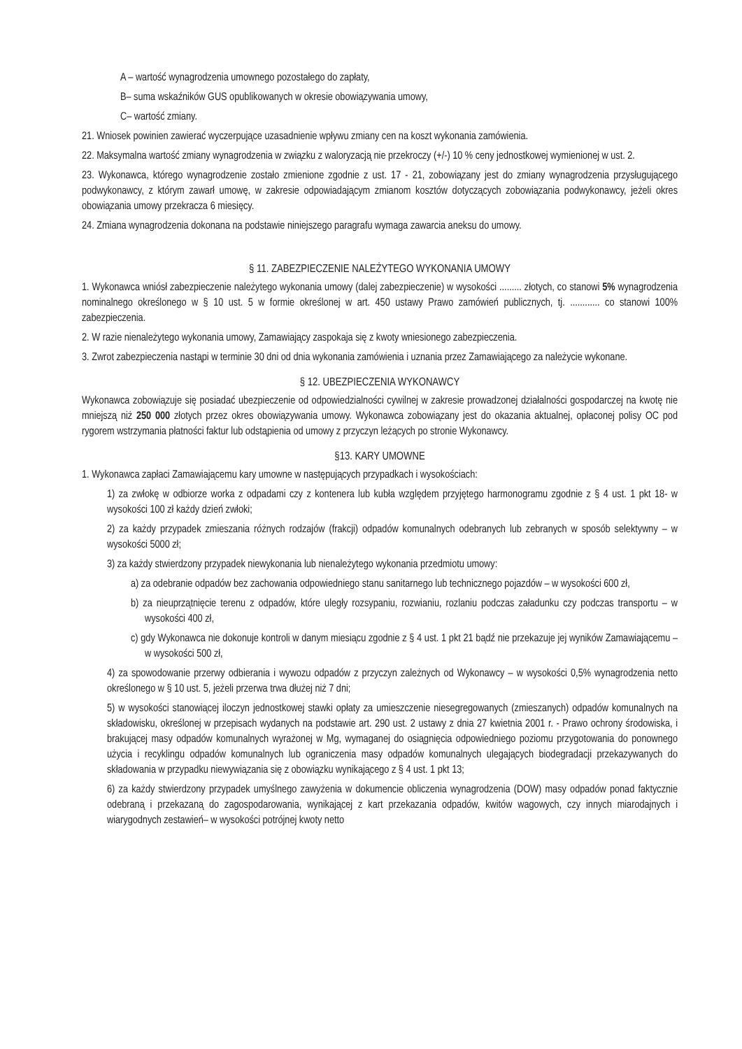A – wartość wynagrodzenia umownego pozostałego do zapłaty,
B– suma wskaźników GUS opublikowanych w okresie obowiązywania umowy,
C– wartość zmiany.
21. Wniosek powinien zawierać wyczerpujące uzasadnienie wpływu zmiany cen na koszt wykonania zamówienia.
22. Maksymalna wartość zmiany wynagrodzenia w związku z waloryzacją nie przekroczy (+/-) 10 % ceny jednostkowej wymienionej w ust. 2.
23. Wykonawca, którego wynagrodzenie zostało zmienione zgodnie z ust. 17 - 21, zobowiązany jest do zmiany wynagrodzenia przysługującego podwykonawcy, z którym zawarł umowę, w zakresie odpowiadającym zmianom kosztów dotyczących zobowiązania podwykonawcy, jeżeli okres obowiązania umowy przekracza 6 miesięcy.
24. Zmiana wynagrodzenia dokonana na podstawie niniejszego paragrafu wymaga zawarcia aneksu do umowy.
§ 11. ZABEZPIECZENIE NALEŻYTEGO WYKONANIA UMOWY
1. Wykonawca wniósł zabezpieczenie należytego wykonania umowy (dalej zabezpieczenie) w wysokości ......... złotych, co stanowi 5% wynagrodzenia nominalnego określonego w § 10 ust. 5 w formie określonej w art. 450 ustawy Prawo zamówień publicznych, tj. ............ co stanowi 100% zabezpieczenia.
2. W razie nienależytego wykonania umowy, Zamawiający zaspokaja się z kwoty wniesionego zabezpieczenia.
3. Zwrot zabezpieczenia nastąpi w terminie 30 dni od dnia wykonania zamówienia i uznania przez Zamawiającego za należycie wykonane.
§ 12. UBEZPIECZENIA WYKONAWCY
Wykonawca zobowiązuje się posiadać ubezpieczenie od odpowiedzialności cywilnej w zakresie prowadzonej działalności gospodarczej na kwotę nie mniejszą niż 250 000 złotych przez okres obowiązywania umowy. Wykonawca zobowiązany jest do okazania aktualnej, opłaconej polisy OC pod rygorem wstrzymania płatności faktur lub odstąpienia od umowy z przyczyn leżących po stronie Wykonawcy.
§13. KARY UMOWNE
1. Wykonawca zapłaci Zamawiającemu kary umowne w następujących przypadkach i wysokościach:
1) za zwłokę w odbiorze worka z odpadami czy z kontenera lub kubła względem przyjętego harmonogramu zgodnie z § 4 ust. 1 pkt 18- w wysokości 100 zł każdy dzień zwłoki;
2) za każdy przypadek zmieszania różnych rodzajów (frakcji) odpadów komunalnych odebranych lub zebranych w sposób selektywny – w wysokości 5000 zł;
3) za każdy stwierdzony przypadek niewykonania lub nienależytego wykonania przedmiotu umowy:
a) za odebranie odpadów bez zachowania odpowiedniego stanu sanitarnego lub technicznego pojazdów – w wysokości 600 zł,
b) za nieuprzątnięcie terenu z odpadów, które uległy rozsypaniu, rozwianiu, rozlaniu podczas załadunku czy podczas transportu – w wysokości 400 zł,
c) gdy Wykonawca nie dokonuje kontroli w danym miesiącu zgodnie z § 4 ust. 1 pkt 21 bądź nie przekazuje jej wyników Zamawiającemu – w wysokości 500 zł,
4) za spowodowanie przerwy odbierania i wywozu odpadów z przyczyn zależnych od Wykonawcy – w wysokości 0,5% wynagrodzenia netto określonego w § 10 ust. 5, jeżeli przerwa trwa dłużej niż 7 dni;
5) w wysokości stanowiącej iloczyn jednostkowej stawki opłaty za umieszczenie niesegregowanych (zmieszanych) odpadów komunalnych na składowisku, określonej w przepisach wydanych na podstawie art. 290 ust. 2 ustawy z dnia 27 kwietnia 2001 r. - Prawo ochrony środowiska, i brakującej masy odpadów komunalnych wyrażonej w Mg, wymaganej do osiągnięcia odpowiedniego poziomu przygotowania do ponownego użycia i recyklingu odpadów komunalnych lub ograniczenia masy odpadów komunalnych ulegających biodegradacji przekazywanych do składowania w przypadku niewywiązania się z obowiązku wynikającego z § 4 ust. 1 pkt 13;
6) za każdy stwierdzony przypadek umyślnego zawyżenia w dokumencie obliczenia wynagrodzenia (DOW) masy odpadów ponad faktycznie odebraną i przekazaną do zagospodarowania, wynikającej z kart przekazania odpadów, kwitów wagowych, czy innych miarodajnych i wiarygodnych zestawień– w wysokości potrójnej kwoty netto